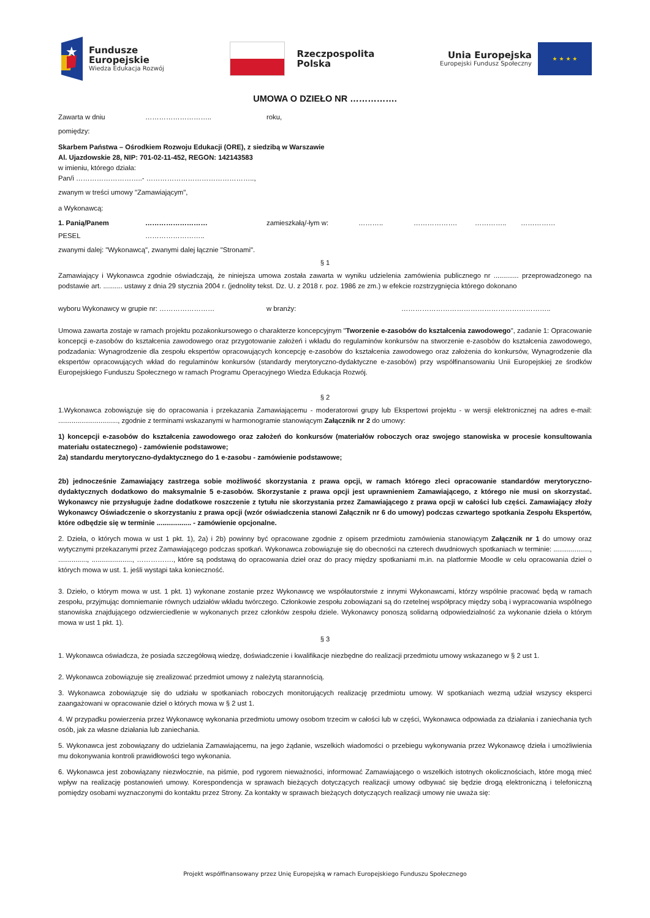★
Fundusze
Europejskie
Wiedza Edukacja Rozwój
Rzeczpospolita
Polska
Unia Europejska
Europejski Fundusz Społeczny
★ ★ ★ ★
UMOWA O DZIEŁO NR …………….
Zawarta w dniu ……………………….. roku,
pomiędzy:
Skarbem Państwa – Ośrodkiem Rozwoju Edukacji (ORE), z siedzibą w Warszawie
Al. Ujazdowskie 28, NIP: 701-02-11-452, REGON: 142143583
w imieniu, którego działa:
Pan/i ………………………..- ………………………………………..,
zwanym w treści umowy "Zamawiającym",
a Wykonawcą:
1. Panią/Panem ……………………… zamieszkałą/-łym w: ……….. ………………. ………….. ……………
PESEL ……………………..
zwanymi dalej: "Wykonawcą", zwanymi dalej łącznie "Stronami".
§ 1
Zamawiający i Wykonawca zgodnie oświadczają, że niniejsza umowa została zawarta w wyniku udzielenia zamówienia publicznego nr ............. przeprowadzonego na podstawie art. .......... ustawy z dnia 29 stycznia 2004 r. (jednolity tekst. Dz. U. z 2018 r. poz. 1986 ze zm.) w efekcie rozstrzygnięcia którego dokonano
wyboru Wykonawcy w grupie nr: …………………… w branży: ………………………………………………………..
Umowa zawarta zostaje w ramach projektu pozakonkursowego o charakterze koncepcyjnym "Tworzenie e-zasobów do kształcenia zawodowego", zadanie 1: Opracowanie koncepcji e-zasobów do kształcenia zawodowego oraz przygotowanie założeń i wkładu do regulaminów konkursów na stworzenie e-zasobów do kształcenia zawodowego, podzadania: Wynagrodzenie dla zespołu ekspertów opracowujących koncepcję e-zasobów do kształcenia zawodowego oraz założenia do konkursów, Wynagrodzenie dla ekspertów opracowujących wkład do regulaminów konkursów (standardy merytoryczno-dydaktyczne e-zasobów) przy współfinansowaniu Unii Europejskiej ze środków Europejskiego Funduszu Społecznego w ramach Programu Operacyjnego Wiedza Edukacja Rozwój.
§ 2
1.Wykonawca zobowiązuje się do opracowania i przekazania Zamawiającemu - moderatorowi grupy lub Ekspertowi projektu - w wersji elektronicznej na adres e-mail: ..............................., zgodnie z terminami wskazanymi w harmonogramie stanowiącym Załącznik nr 2 do umowy:
1) koncepcji e-zasobów do kształcenia zawodowego oraz założeń do konkursów (materiałów roboczych oraz swojego stanowiska w procesie konsultowania materiału ostatecznego) - zamówienie podstawowe;
2a) standardu merytoryczno-dydaktycznego do 1 e-zasobu - zamówienie podstawowe;
2b) jednocześnie Zamawiający zastrzega sobie możliwość skorzystania z prawa opcji, w ramach którego zleci opracowanie standardów merytoryczno-dydaktycznych dodatkowo do maksymalnie 5 e-zasobów. Skorzystanie z prawa opcji jest uprawnieniem Zamawiającego, z którego nie musi on skorzystać. Wykonawcy nie przysługuje żadne dodatkowe roszczenie z tytułu nie skorzystania przez Zamawiającego z prawa opcji w całości lub części. Zamawiający złoży Wykonawcy Oświadczenie o skorzystaniu z prawa opcji (wzór oświadczenia stanowi Załącznik nr 6 do umowy) podczas czwartego spotkania Zespołu Ekspertów, które odbędzie się w terminie .................. - zamówienie opcjonalne.
2. Dzieła, o których mowa w ust 1 pkt. 1), 2a) i 2b) powinny być opracowane zgodnie z opisem przedmiotu zamówienia stanowiącym Załącznik nr 1 do umowy oraz wytycznymi przekazanymi przez Zamawiającego podczas spotkań. Wykonawca zobowiązuje się do obecności na czterech dwudniowych spotkaniach w terminie: ..................., ..............., ....................., ……………., które są podstawą do opracowania dzieł oraz do pracy między spotkaniami m.in. na platformie Moodle w celu opracowania dzieł o których mowa w ust. 1. jeśli wystąpi taka konieczność.
3. Dzieło, o którym mowa w ust. 1 pkt. 1) wykonane zostanie przez Wykonawcę we współautorstwie z innymi Wykonawcami, którzy wspólnie pracować będą w ramach zespołu, przyjmując domniemanie równych udziałów wkładu twórczego. Członkowie zespołu zobowiązani są do rzetelnej współpracy między sobą i wypracowania wspólnego stanowiska znajdującego odzwierciedlenie w wykonanych przez członków zespołu dziele. Wykonawcy ponoszą solidarną odpowiedzialność za wykonanie dzieła o którym mowa w ust 1 pkt. 1).
§ 3
1. Wykonawca oświadcza, że posiada szczegółową wiedzę, doświadczenie i kwalifikacje niezbędne do realizacji przedmiotu umowy wskazanego w § 2 ust 1.
2. Wykonawca zobowiązuje się zrealizować przedmiot umowy z należytą starannością.
3. Wykonawca zobowiązuje się do udziału w spotkaniach roboczych monitorujących realizację przedmiotu umowy. W spotkaniach wezmą udział wszyscy eksperci zaangażowani w opracowanie dzieł o których mowa w § 2 ust 1.
4. W przypadku powierzenia przez Wykonawcę wykonania przedmiotu umowy osobom trzecim w całości lub w części, Wykonawca odpowiada za działania i zaniechania tych osób, jak za własne działania lub zaniechania.
5. Wykonawca jest zobowiązany do udzielania Zamawiającemu, na jego żądanie, wszelkich wiadomości o przebiegu wykonywania przez Wykonawcę dzieła i umożliwienia mu dokonywania kontroli prawidłowości tego wykonania.
6. Wykonawca jest zobowiązany niezwłocznie, na piśmie, pod rygorem nieważności, informować Zamawiającego o wszelkich istotnych okolicznościach, które mogą mieć wpływ na realizację postanowień umowy. Korespondencja w sprawach bieżących dotyczących realizacji umowy odbywać się będzie drogą elektroniczną i telefoniczną pomiędzy osobami wyznaczonymi do kontaktu przez Strony. Za kontakty w sprawach bieżących dotyczących realizacji umowy nie uważa się:
Projekt współfinansowany przez Unię Europejską w ramach Europejskiego Funduszu Społecznego